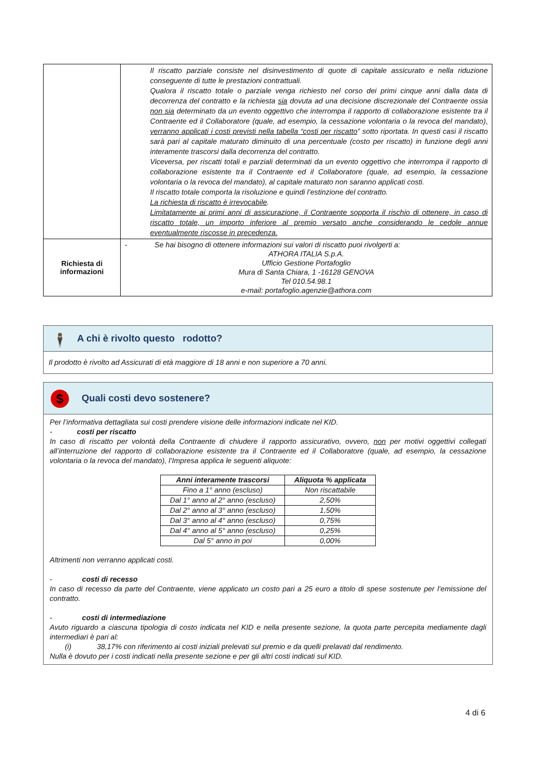| | Il riscatto parziale consiste nel disinvestimento di quote di capitale assicurato e nella riduzione conseguente di tutte le prestazioni contrattuali. Qualora il riscatto totale o parziale venga richiesto nel corso dei primi cinque anni dalla data di decorrenza del contratto e la richiesta sia dovuta ad una decisione discrezionale del Contraente ossia non sia determinato da un evento oggettivo che interrompa il rapporto di collaborazione esistente tra il Contraente ed il Collaboratore (quale, ad esempio, la cessazione volontaria o la revoca del mandato) , verranno applicati i costi previsti nella tabella “costi per riscatto ” sotto riportata. In questi casi il riscatto sarà pari al capitale maturato diminuito di una percentuale (costo per riscatto) in funzione degli anni interamente trascorsi dalla decorrenza del contratto. Viceversa, per riscatti totali e parziali determinati da un evento oggettivo che interrompa il rapporto di collaborazione esistente tra il Contraente ed il Collaboratore (quale, ad esempio, la cessazione volontaria o la revoca del mandato), al capitale maturato non saranno applicati costi. Il riscatto totale comporta la risoluzione e quindi l’estinzione del contratto. La richiesta di riscatto è irrevocabile . Limitatamente ai primi anni di assicurazione, il Contraente sopporta il rischio di ottenere, in caso di riscatto totale, un importo inferiore al premio versato anche considerando le cedole annue eventualmente riscosse in precedenza. |
| Richiesta di informazioni | - Se hai bisogno di ottenere informazioni sui valori di riscatto puoi rivolgerti a: ATHORA ITALIA S.p.A. Ufficio Gestione Portafoglio Mura di Santa Chiara, 1 -16128 GENOVA Tel 010.54.98.1 e-mail: portafoglio.agenzie@athora.com |
🕴 A chi è rivolto questo rodotto?
Il prodotto è rivolto ad Assicurati di età maggiore di 18 anni e non superiore a 70 anni.
$ Quali costi devo sostenere?
Per l’informativa dettagliata sui costi prendere visione delle informazioni indicate nel KID.
- costi per riscatto
In caso di riscatto per volontà della Contraente di chiudere il rapporto assicurativo, ovvero, non per motivi oggettivi collegati all’interruzione del rapporto di collaborazione esistente tra il Contraente ed il Collaboratore (quale, ad esempio, la cessazione volontaria o la revoca del mandato), l’Impresa applica le seguenti aliquote:
| Anni interamente trascorsi | Aliquota % applicata |
| --- | --- |
| Fino a 1° anno (escluso) | Non riscattabile |
| Dal 1° anno al 2° anno (escluso) | 2,50% |
| Dal 2° anno al 3° anno (escluso) | 1,50% |
| Dal 3° anno al 4° anno (escluso) | 0,75% |
| Dal 4° anno al 5° anno (escluso) | 0,25% |
| Dal 5° anno in poi | 0,00% |
Altrimenti non verranno applicati costi.
- costi di recesso
In caso di recesso da parte del Contraente, viene applicato un costo pari a 25 euro a titolo di spese sostenute per l’emissione del contratto.
- costi di intermediazione
Avuto riguardo a ciascuna tipologia di costo indicata nel KID e nella presente sezione, la quota parte percepita mediamente dagli intermediari è pari al:
(i) 38,17% con riferimento ai costi iniziali prelevati sul premio e da quelli prelavati dal rendimento.
Nulla è dovuto per i costi indicati nella presente sezione e per gli altri costi indicati sul KID.
4 di 6